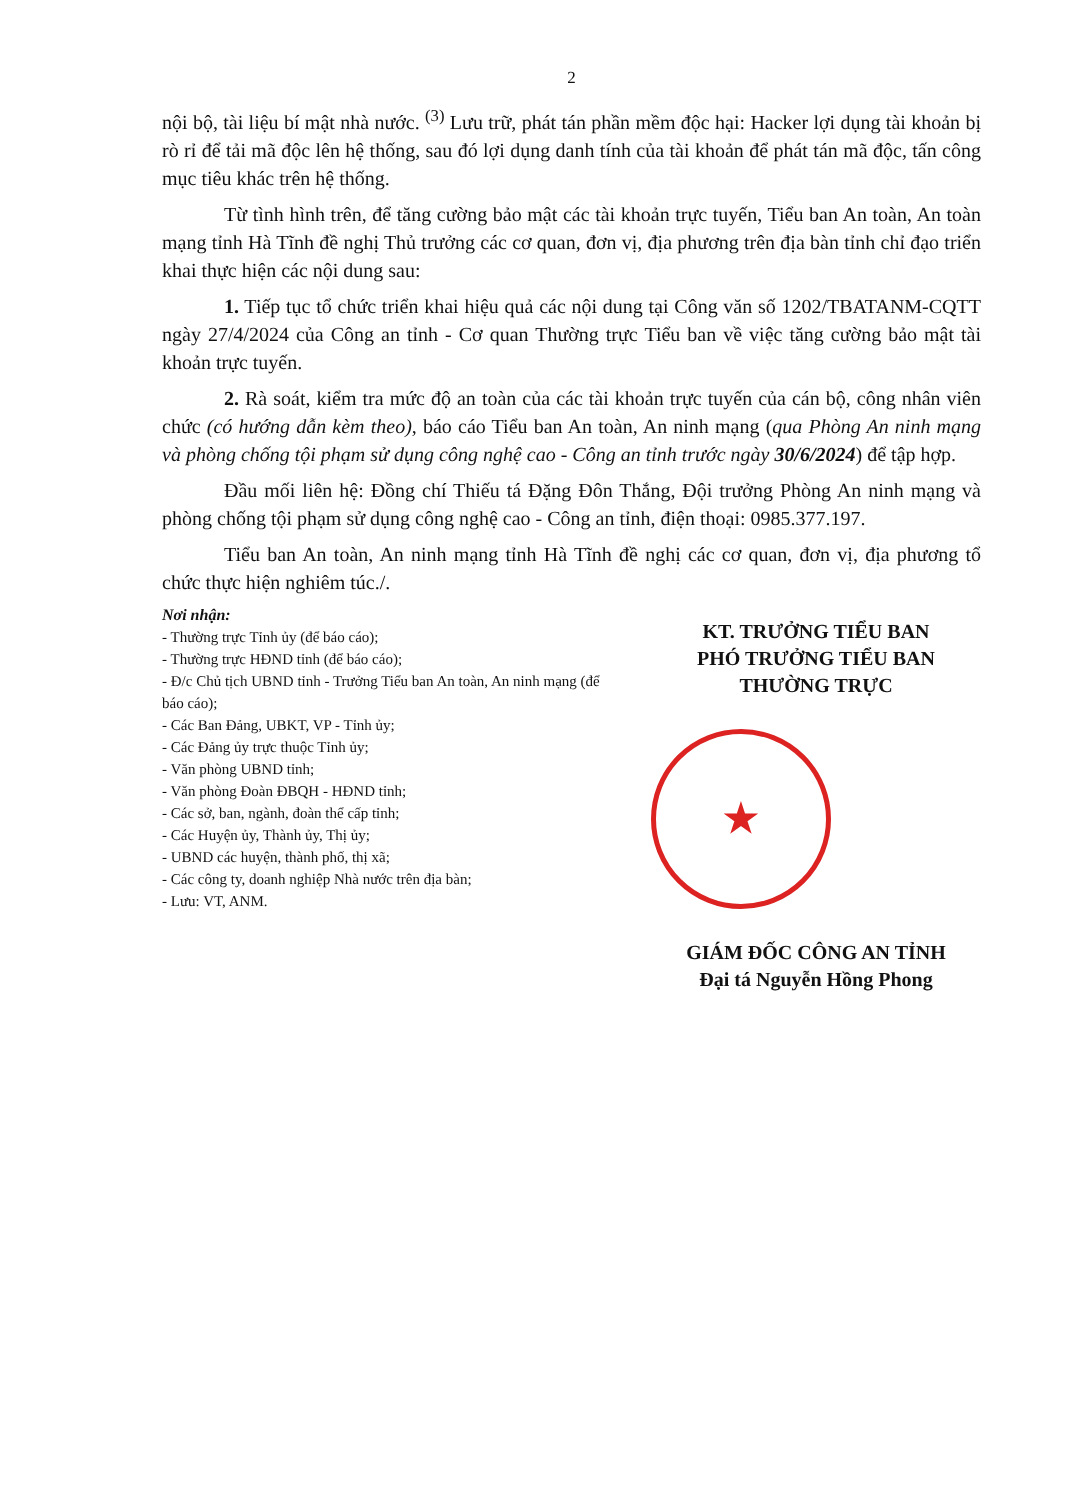2
nội bộ, tài liệu bí mật nhà nước. <sup>(3)</sup> Lưu trữ, phát tán phần mềm độc hại: Hacker lợi dụng tài khoản bị rò rỉ để tải mã độc lên hệ thống, sau đó lợi dụng danh tính của tài khoản để phát tán mã độc, tấn công mục tiêu khác trên hệ thống.
Từ tình hình trên, để tăng cường bảo mật các tài khoản trực tuyến, Tiểu ban An toàn, An toàn mạng tỉnh Hà Tĩnh đề nghị Thủ trưởng các cơ quan, đơn vị, địa phương trên địa bàn tỉnh chỉ đạo triển khai thực hiện các nội dung sau:
1. Tiếp tục tổ chức triển khai hiệu quả các nội dung tại Công văn số 1202/TBATANM-CQTT ngày 27/4/2024 của Công an tỉnh - Cơ quan Thường trực Tiểu ban về việc tăng cường bảo mật tài khoản trực tuyến.
2. Rà soát, kiểm tra mức độ an toàn của các tài khoản trực tuyến của cán bộ, công nhân viên chức (có hướng dẫn kèm theo), báo cáo Tiểu ban An toàn, An ninh mạng (qua Phòng An ninh mạng và phòng chống tội phạm sử dụng công nghệ cao - Công an tỉnh trước ngày 30/6/2024) để tập hợp.
Đầu mối liên hệ: Đồng chí Thiếu tá Đặng Đôn Thắng, Đội trưởng Phòng An ninh mạng và phòng chống tội phạm sử dụng công nghệ cao - Công an tỉnh, điện thoại: 0985.377.197.
Tiểu ban An toàn, An ninh mạng tỉnh Hà Tĩnh đề nghị các cơ quan, đơn vị, địa phương tổ chức thực hiện nghiêm túc./.
Nơi nhận:
- Thường trực Tỉnh ủy (để báo cáo);
- Thường trực HĐND tỉnh (để báo cáo);
- Đ/c Chủ tịch UBND tỉnh - Trưởng Tiểu ban An toàn, An ninh mạng (để báo cáo);
- Các Ban Đảng, UBKT, VP - Tỉnh ủy;
- Các Đảng ủy trực thuộc Tỉnh ủy;
- Văn phòng UBND tỉnh;
- Văn phòng Đoàn ĐBQH - HĐND tỉnh;
- Các sở, ban, ngành, đoàn thể cấp tỉnh;
- Các Huyện ủy, Thành ủy, Thị ủy;
- UBND các huyện, thành phố, thị xã;
- Các công ty, doanh nghiệp Nhà nước trên địa bàn;
- Lưu: VT, ANM.
KT. TRƯỞNG TIỂU BAN
PHÓ TRƯỞNG TIỂU BAN
THƯỜNG TRỰC
★
GIÁM ĐỐC CÔNG AN TỈNH
Đại tá Nguyễn Hồng Phong